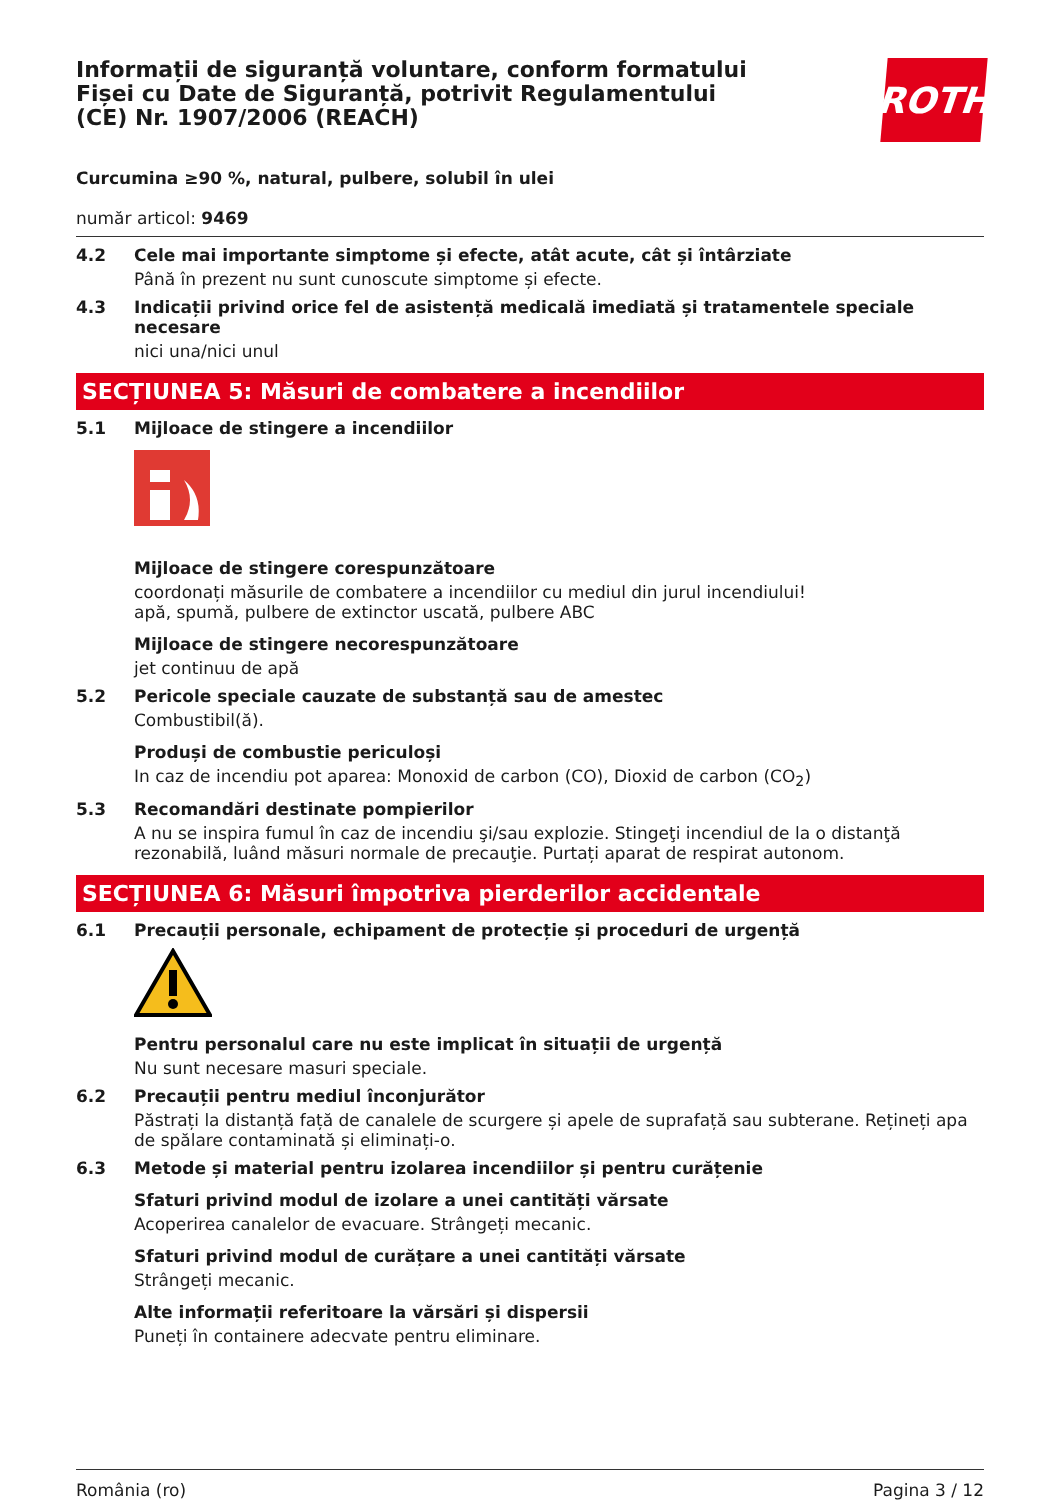Informații de siguranță voluntare, conform formatului Fișei cu Date de Siguranță, potrivit Regulamentului (CE) Nr. 1907/2006 (REACH)
ROTH
Curcumina ≥90 %, natural, pulbere, solubil în ulei
număr articol: 9469
4.2 Cele mai importante simptome și efecte, atât acute, cât și întârziate
Până în prezent nu sunt cunoscute simptome și efecte.
4.3 Indicații privind orice fel de asistență medicală imediată și tratamentele speciale necesare
nici una/nici unul
SECȚIUNEA 5: Măsuri de combatere a incendiilor
5.1 Mijloace de stingere a incendiilor
Mijloace de stingere corespunzătoare
coordonați măsurile de combatere a incendiilor cu mediul din jurul incendiului!
apă, spumă, pulbere de extinctor uscată, pulbere ABC
Mijloace de stingere necorespunzătoare
jet continuu de apă
5.2 Pericole speciale cauzate de substanță sau de amestec
Combustibil(ă).
Produși de combustie periculoși
In caz de incendiu pot aparea: Monoxid de carbon (CO), Dioxid de carbon (CO<sub>2</sub>)
5.3 Recomandări destinate pompierilor
A nu se inspira fumul în caz de incendiu şi/sau explozie. Stingeţi incendiul de la o distanţă rezonabilă, luând măsuri normale de precauţie. Purtați aparat de respirat autonom.
SECȚIUNEA 6: Măsuri împotriva pierderilor accidentale
6.1 Precauții personale, echipament de protecție și proceduri de urgență
Pentru personalul care nu este implicat în situații de urgență
Nu sunt necesare masuri speciale.
6.2 Precauții pentru mediul înconjurător
Păstrați la distanță față de canalele de scurgere și apele de suprafață sau subterane. Rețineți apa de spălare contaminată și eliminați-o.
6.3 Metode și material pentru izolarea incendiilor și pentru curățenie
Sfaturi privind modul de izolare a unei cantități vărsate
Acoperirea canalelor de evacuare. Strângeți mecanic.
Sfaturi privind modul de curățare a unei cantități vărsate
Strângeți mecanic.
Alte informații referitoare la vărsări și dispersii
Puneți în containere adecvate pentru eliminare.
România (ro) Pagina 3 / 12